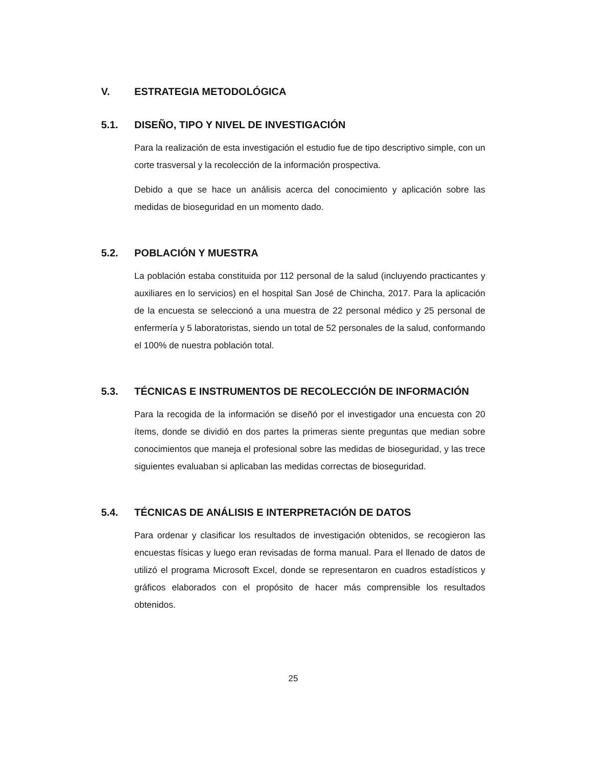V. ESTRATEGIA METODOLÓGICA
5.1. DISEÑO, TIPO Y NIVEL DE INVESTIGACIÓN
Para la realización de esta investigación el estudio fue de tipo descriptivo simple, con un corte trasversal y la recolección de la información prospectiva.
Debido a que se hace un análisis acerca del conocimiento y aplicación sobre las medidas de bioseguridad en un momento dado.
5.2. POBLACIÓN Y MUESTRA
La población estaba constituida por 112 personal de la salud (incluyendo practicantes y auxiliares en lo servicios) en el hospital San José de Chincha, 2017. Para la aplicación de la encuesta se seleccionó a una muestra de 22 personal médico y 25 personal de enfermería y 5 laboratoristas, siendo un total de 52 personales de la salud, conformando el 100% de nuestra población total.
5.3. TÉCNICAS E INSTRUMENTOS DE RECOLECCIÓN DE INFORMACIÓN
Para la recogida de la información se diseñó por el investigador una encuesta con 20 ítems, donde se dividió en dos partes la primeras siente preguntas que median sobre conocimientos que maneja el profesional sobre las medidas de bioseguridad, y las trece siguientes evaluaban si aplicaban las medidas correctas de bioseguridad.
5.4. TÉCNICAS DE ANÁLISIS E INTERPRETACIÓN DE DATOS
Para ordenar y clasificar los resultados de investigación obtenidos, se recogieron las encuestas físicas y luego eran revisadas de forma manual. Para el llenado de datos de utilizó el programa Microsoft Excel, donde se representaron en cuadros estadísticos y gráficos elaborados con el propósito de hacer más comprensible los resultados obtenidos.
25